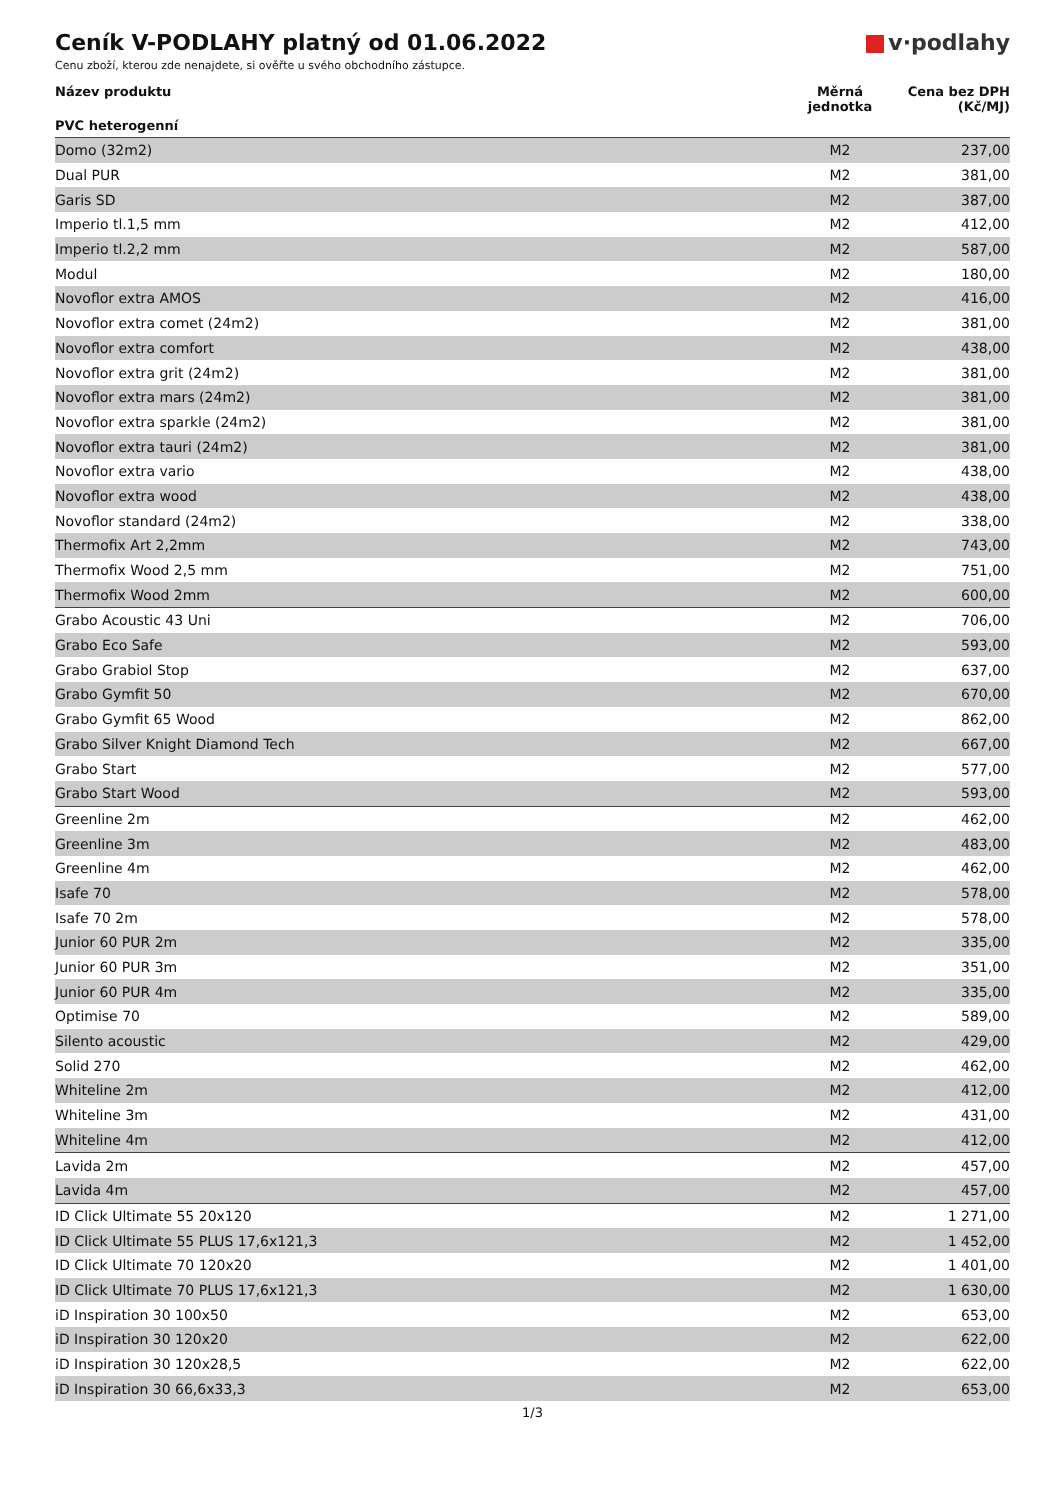Ceník V-PODLAHY platný od 01.06.2022
Cenu zboží, kterou zde nenajdete, si ověřte u svého obchodního zástupce.
v·podlahy
| Název produktu | Měrná jednotka | Cena bez DPH (Kč/MJ) |
| --- | --- | --- |
| PVC heterogenní | | |
| Domo (32m2) | M2 | 237,00 |
| Dual PUR | M2 | 381,00 |
| Garis SD | M2 | 387,00 |
| Imperio tl.1,5 mm | M2 | 412,00 |
| Imperio tl.2,2 mm | M2 | 587,00 |
| Modul | M2 | 180,00 |
| Novoflor extra AMOS | M2 | 416,00 |
| Novoflor extra comet (24m2) | M2 | 381,00 |
| Novoflor extra comfort | M2 | 438,00 |
| Novoflor extra grit (24m2) | M2 | 381,00 |
| Novoflor extra mars (24m2) | M2 | 381,00 |
| Novoflor extra sparkle (24m2) | M2 | 381,00 |
| Novoflor extra tauri (24m2) | M2 | 381,00 |
| Novoflor extra vario | M2 | 438,00 |
| Novoflor extra wood | M2 | 438,00 |
| Novoflor standard (24m2) | M2 | 338,00 |
| Thermofix Art 2,2mm | M2 | 743,00 |
| Thermofix Wood 2,5 mm | M2 | 751,00 |
| Thermofix Wood 2mm | M2 | 600,00 |
| Grabo Acoustic 43 Uni | M2 | 706,00 |
| Grabo Eco Safe | M2 | 593,00 |
| Grabo Grabiol Stop | M2 | 637,00 |
| Grabo Gymfit 50 | M2 | 670,00 |
| Grabo Gymfit 65 Wood | M2 | 862,00 |
| Grabo Silver Knight Diamond Tech | M2 | 667,00 |
| Grabo Start | M2 | 577,00 |
| Grabo Start Wood | M2 | 593,00 |
| Greenline 2m | M2 | 462,00 |
| Greenline 3m | M2 | 483,00 |
| Greenline 4m | M2 | 462,00 |
| Isafe 70 | M2 | 578,00 |
| Isafe 70 2m | M2 | 578,00 |
| Junior 60 PUR 2m | M2 | 335,00 |
| Junior 60 PUR 3m | M2 | 351,00 |
| Junior 60 PUR 4m | M2 | 335,00 |
| Optimise 70 | M2 | 589,00 |
| Silento acoustic | M2 | 429,00 |
| Solid 270 | M2 | 462,00 |
| Whiteline 2m | M2 | 412,00 |
| Whiteline 3m | M2 | 431,00 |
| Whiteline 4m | M2 | 412,00 |
| Lavida 2m | M2 | 457,00 |
| Lavida 4m | M2 | 457,00 |
| ID Click Ultimate 55 20x120 | M2 | 1 271,00 |
| ID Click Ultimate 55 PLUS 17,6x121,3 | M2 | 1 452,00 |
| ID Click Ultimate 70 120x20 | M2 | 1 401,00 |
| ID Click Ultimate 70 PLUS 17,6x121,3 | M2 | 1 630,00 |
| iD Inspiration 30 100x50 | M2 | 653,00 |
| iD Inspiration 30 120x20 | M2 | 622,00 |
| iD Inspiration 30 120x28,5 | M2 | 622,00 |
| iD Inspiration 30 66,6x33,3 | M2 | 653,00 |
1/3